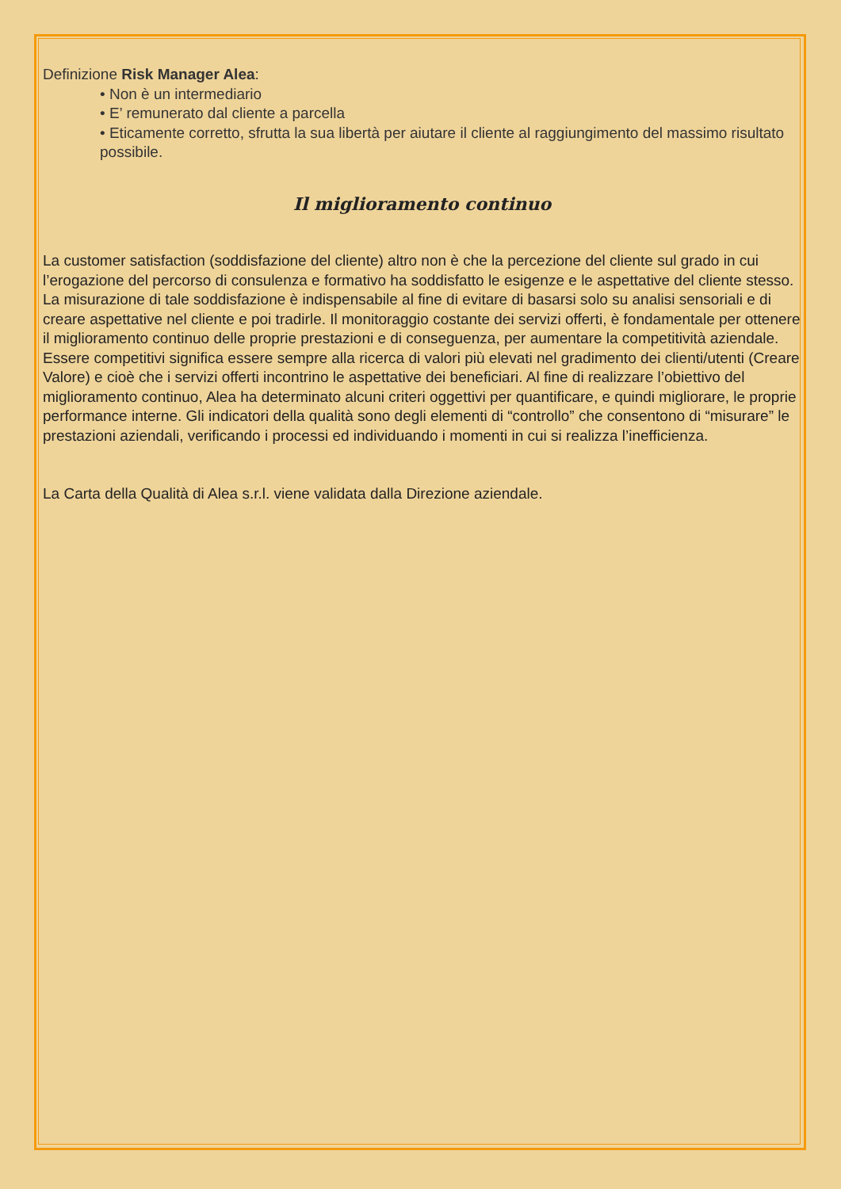Definizione Risk Manager Alea:
• Non è un intermediario
• E’ remunerato dal cliente a parcella
• Eticamente corretto, sfrutta la sua libertà per aiutare il cliente al raggiungimento del massimo risultato possibile.
Il miglioramento continuo
La customer satisfaction (soddisfazione del cliente) altro non è che la percezione del cliente sul grado in cui l’erogazione del percorso di consulenza e formativo ha soddisfatto le esigenze e le aspettative del cliente stesso. La misurazione di tale soddisfazione è indispensabile al fine di evitare di basarsi solo su analisi sensoriali e di creare aspettative nel cliente e poi tradirle. Il monitoraggio costante dei servizi offerti, è fondamentale per ottenere il miglioramento continuo delle proprie prestazioni e di conseguenza, per aumentare la competitività aziendale. Essere competitivi significa essere sempre alla ricerca di valori più elevati nel gradimento dei clienti/utenti (Creare Valore) e cioè che i servizi offerti incontrino le aspettative dei beneficiari. Al fine di realizzare l’obiettivo del miglioramento continuo, Alea ha determinato alcuni criteri oggettivi per quantificare, e quindi migliorare, le proprie performance interne. Gli indicatori della qualità sono degli elementi di “controllo” che consentono di “misurare” le prestazioni aziendali, verificando i processi ed individuando i momenti in cui si realizza l’inefficienza.
La Carta della Qualità di Alea s.r.l. viene validata dalla Direzione aziendale.